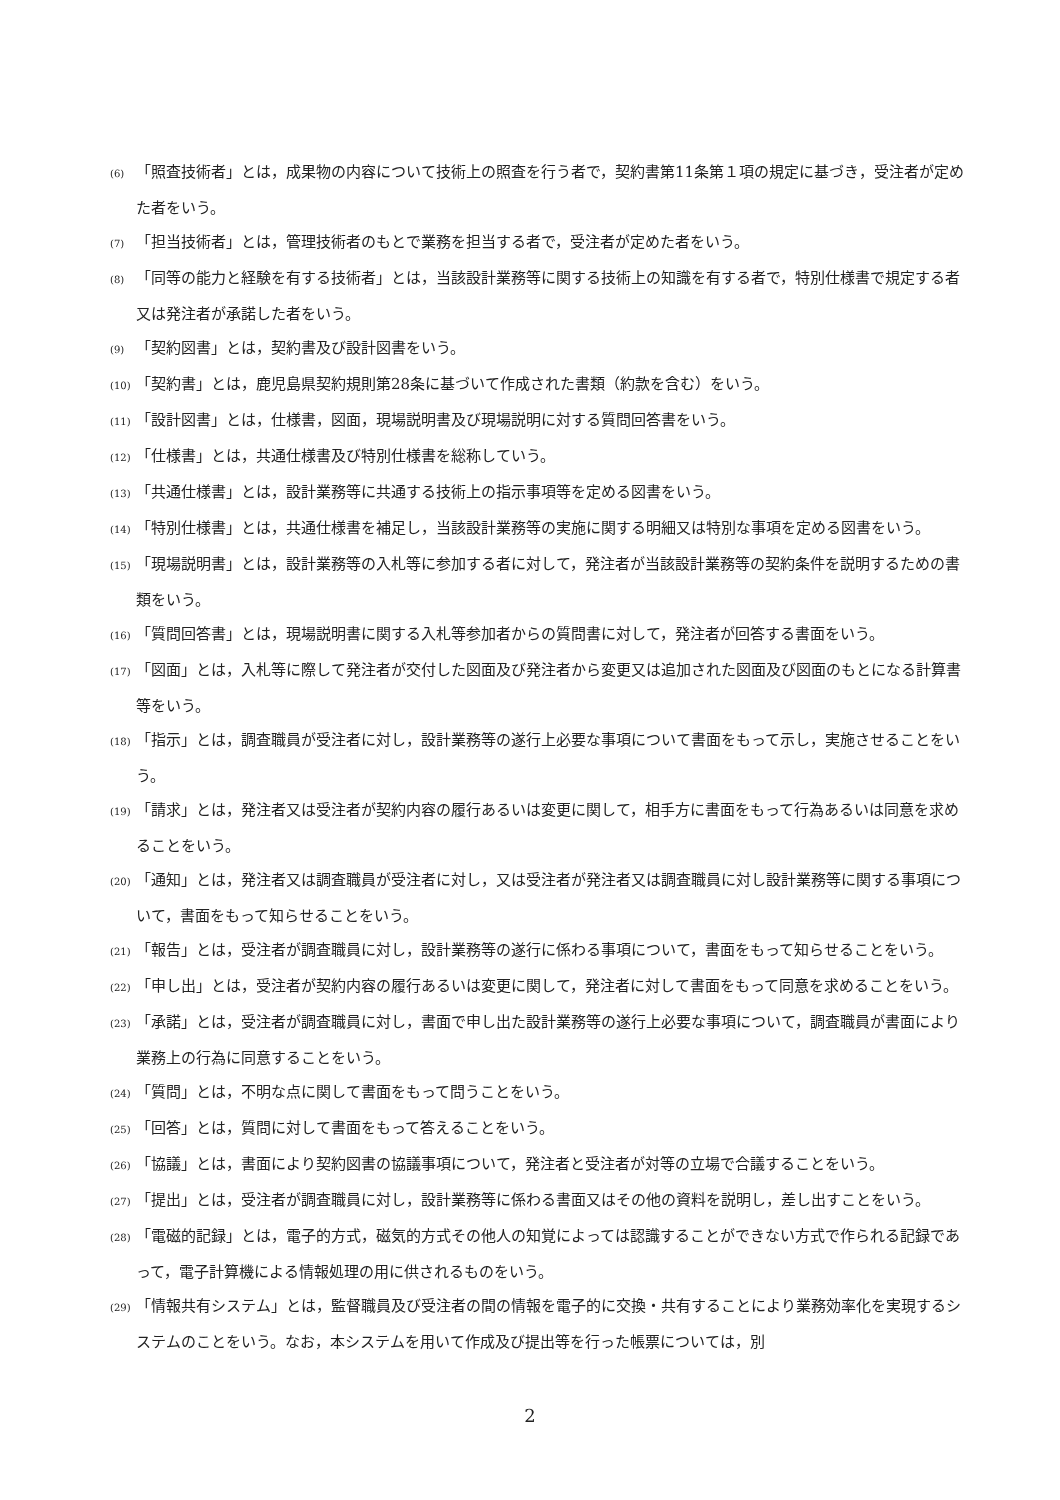(6) 「照査技術者」とは，成果物の内容について技術上の照査を行う者で，契約書第11条第１項の規定に基づき，受注者が定めた者をいう。
(7) 「担当技術者」とは，管理技術者のもとで業務を担当する者で，受注者が定めた者をいう。
(8) 「同等の能力と経験を有する技術者」とは，当該設計業務等に関する技術上の知識を有する者で，特別仕様書で規定する者又は発注者が承諾した者をいう。
(9) 「契約図書」とは，契約書及び設計図書をいう。
(10) 「契約書」とは，鹿児島県契約規則第28条に基づいて作成された書類（約款を含む）をいう。
(11) 「設計図書」とは，仕様書，図面，現場説明書及び現場説明に対する質問回答書をいう。
(12) 「仕様書」とは，共通仕様書及び特別仕様書を総称していう。
(13) 「共通仕様書」とは，設計業務等に共通する技術上の指示事項等を定める図書をいう。
(14) 「特別仕様書」とは，共通仕様書を補足し，当該設計業務等の実施に関する明細又は特別な事項を定める図書をいう。
(15) 「現場説明書」とは，設計業務等の入札等に参加する者に対して，発注者が当該設計業務等の契約条件を説明するための書類をいう。
(16) 「質問回答書」とは，現場説明書に関する入札等参加者からの質問書に対して，発注者が回答する書面をいう。
(17) 「図面」とは，入札等に際して発注者が交付した図面及び発注者から変更又は追加された図面及び図面のもとになる計算書等をいう。
(18) 「指示」とは，調査職員が受注者に対し，設計業務等の遂行上必要な事項について書面をもって示し，実施させることをいう。
(19) 「請求」とは，発注者又は受注者が契約内容の履行あるいは変更に関して，相手方に書面をもって行為あるいは同意を求めることをいう。
(20) 「通知」とは，発注者又は調査職員が受注者に対し，又は受注者が発注者又は調査職員に対し設計業務等に関する事項について，書面をもって知らせることをいう。
(21) 「報告」とは，受注者が調査職員に対し，設計業務等の遂行に係わる事項について，書面をもって知らせることをいう。
(22) 「申し出」とは，受注者が契約内容の履行あるいは変更に関して，発注者に対して書面をもって同意を求めることをいう。
(23) 「承諾」とは，受注者が調査職員に対し，書面で申し出た設計業務等の遂行上必要な事項について，調査職員が書面により業務上の行為に同意することをいう。
(24) 「質問」とは，不明な点に関して書面をもって問うことをいう。
(25) 「回答」とは，質問に対して書面をもって答えることをいう。
(26) 「協議」とは，書面により契約図書の協議事項について，発注者と受注者が対等の立場で合議することをいう。
(27) 「提出」とは，受注者が調査職員に対し，設計業務等に係わる書面又はその他の資料を説明し，差し出すことをいう。
(28) 「電磁的記録」とは，電子的方式，磁気的方式その他人の知覚によっては認識することができない方式で作られる記録であって，電子計算機による情報処理の用に供されるものをいう。
(29) 「情報共有システム」とは，監督職員及び受注者の間の情報を電子的に交換・共有することにより業務効率化を実現するシステムのことをいう。なお，本システムを用いて作成及び提出等を行った帳票については，別
2